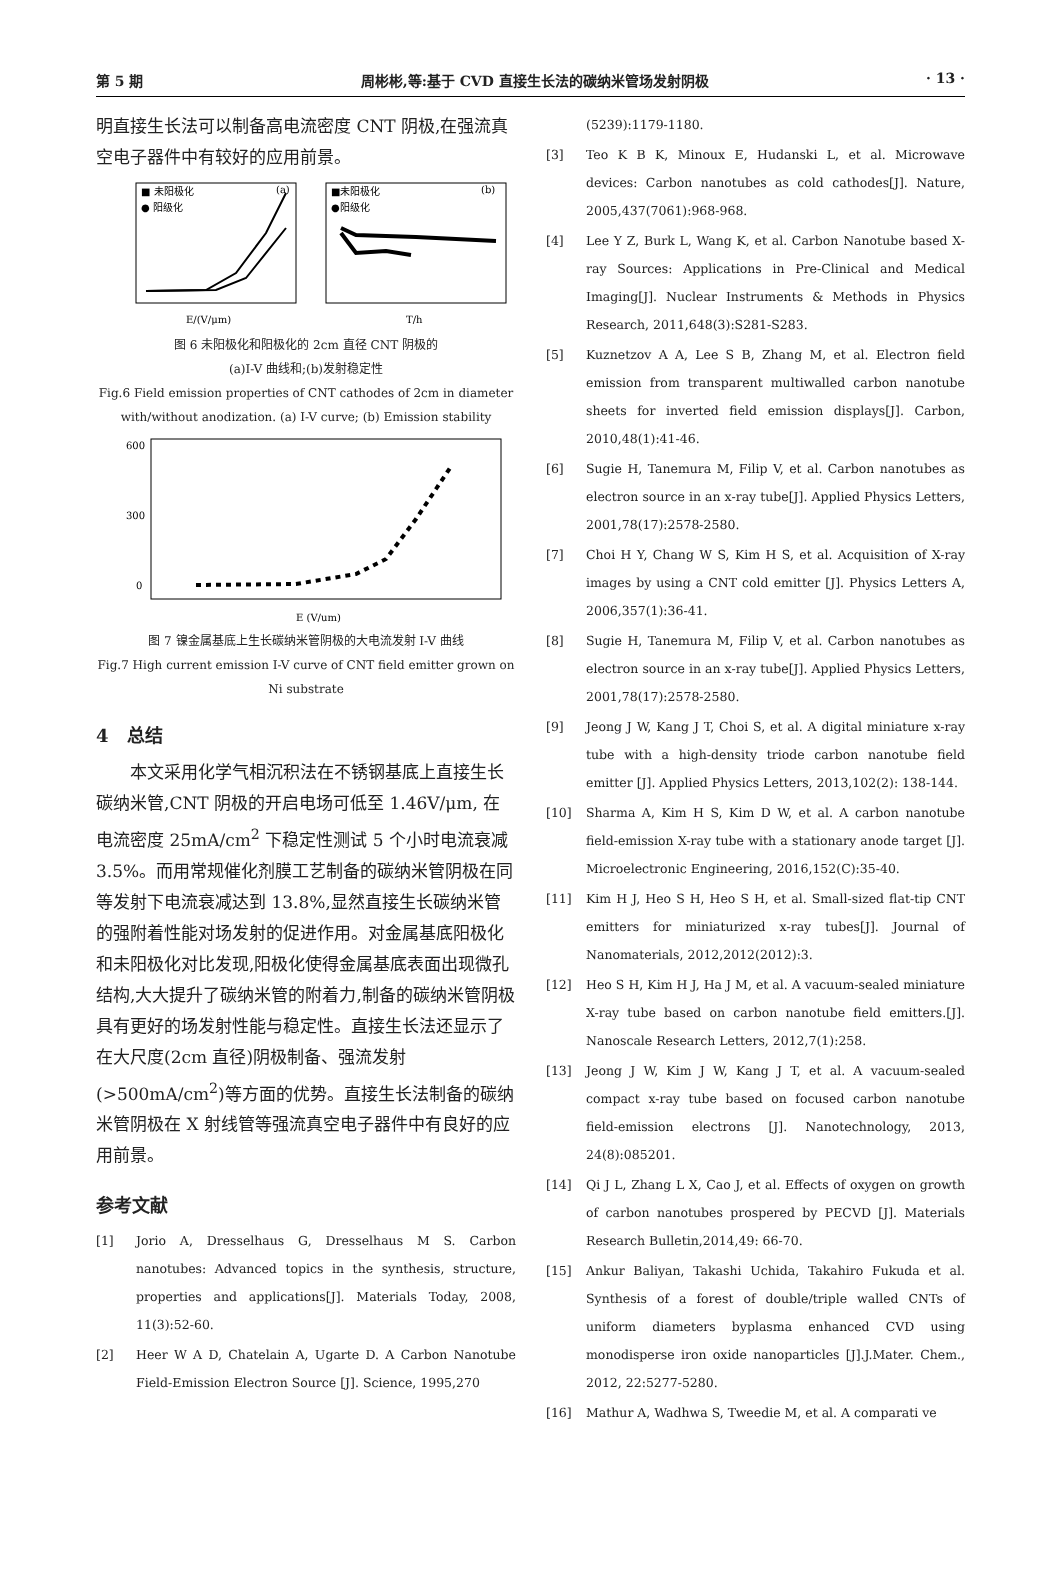第 5 期 周彬彬,等:基于 CVD 直接生长法的碳纳米管场发射阴极 · 13 ·
明直接生长法可以制备高电流密度 CNT 阴极,在强流真空电子器件中有较好的应用前景。
■ 未阳极化
● 阳级化
(a)
E/(V/μm)
■未阳极化
●阳级化
(b)
T/h
图 6 未阳极化和阳极化的 2cm 直径 CNT 阴极的
(a)I-V 曲线和;(b)发射稳定性
Fig.6 Field emission properties of CNT cathodes of 2cm in diameter with/without anodization. (a) I-V curve; (b) Emission stability
600
300
0
E (V/um)
图 7 镍金属基底上生长碳纳米管阴极的大电流发射 I-V 曲线
Fig.7 High current emission I-V curve of CNT field emitter grown on Ni substrate
4　总结
本文采用化学气相沉积法在不锈钢基底上直接生长碳纳米管,CNT 阴极的开启电场可低至 1.46V/μm, 在电流密度 25mA/cm<sup>2</sup> 下稳定性测试 5 个小时电流衰减 3.5%。而用常规催化剂膜工艺制备的碳纳米管阴极在同等发射下电流衰减达到 13.8%,显然直接生长碳纳米管的强附着性能对场发射的促进作用。对金属基底阳极化和未阳极化对比发现,阳极化使得金属基底表面出现微孔结构,大大提升了碳纳米管的附着力,制备的碳纳米管阴极具有更好的场发射性能与稳定性。直接生长法还显示了在大尺度(2cm 直径)阴极制备、强流发射(>500mA/cm<sup>2</sup>)等方面的优势。直接生长法制备的碳纳米管阴极在 X 射线管等强流真空电子器件中有良好的应用前景。
参考文献
[1] Jorio A, Dresselhaus G, Dresselhaus M S. Carbon nanotubes: Advanced topics in the synthesis, structure, properties and applications[J]. Materials Today, 2008, 11(3):52-60.
[2] Heer W A D, Chatelain A, Ugarte D. A Carbon Nanotube Field-Emission Electron Source [J]. Science, 1995,270
(5239):1179-1180.
[3] Teo K B K, Minoux E, Hudanski L, et al. Microwave devices: Carbon nanotubes as cold cathodes[J]. Nature, 2005,437(7061):968-968.
[4] Lee Y Z, Burk L, Wang K, et al. Carbon Nanotube based X-ray Sources: Applications in Pre-Clinical and Medical Imaging[J]. Nuclear Instruments & Methods in Physics Research, 2011,648(3):S281-S283.
[5] Kuznetzov A A, Lee S B, Zhang M, et al. Electron field emission from transparent multiwalled carbon nanotube sheets for inverted field emission displays[J]. Carbon, 2010,48(1):41-46.
[6] Sugie H, Tanemura M, Filip V, et al. Carbon nanotubes as electron source in an x-ray tube[J]. Applied Physics Letters, 2001,78(17):2578-2580.
[7] Choi H Y, Chang W S, Kim H S, et al. Acquisition of X-ray images by using a CNT cold emitter [J]. Physics Letters A, 2006,357(1):36-41.
[8] Sugie H, Tanemura M, Filip V, et al. Carbon nanotubes as electron source in an x-ray tube[J]. Applied Physics Letters, 2001,78(17):2578-2580.
[9] Jeong J W, Kang J T, Choi S, et al. A digital miniature x-ray tube with a high-density triode carbon nanotube field emitter [J]. Applied Physics Letters, 2013,102(2): 138-144.
[10] Sharma A, Kim H S, Kim D W, et al. A carbon nanotube field-emission X-ray tube with a stationary anode target [J]. Microelectronic Engineering, 2016,152(C):35-40.
[11] Kim H J, Heo S H, Heo S H, et al. Small-sized flat-tip CNT emitters for miniaturized x-ray tubes[J]. Journal of Nanomaterials, 2012,2012(2012):3.
[12] Heo S H, Kim H J, Ha J M, et al. A vacuum-sealed miniature X-ray tube based on carbon nanotube field emitters.[J]. Nanoscale Research Letters, 2012,7(1):258.
[13] Jeong J W, Kim J W, Kang J T, et al. A vacuum-sealed compact x-ray tube based on focused carbon nanotube field-emission electrons [J]. Nanotechnology, 2013, 24(8):085201.
[14] Qi J L, Zhang L X, Cao J, et al. Effects of oxygen on growth of carbon nanotubes prospered by PECVD [J]. Materials Research Bulletin,2014,49: 66-70.
[15] Ankur Baliyan, Takashi Uchida, Takahiro Fukuda et al. Synthesis of a forest of double/triple walled CNTs of uniform diameters byplasma enhanced CVD using monodisperse iron oxide nanoparticles [J].J.Mater. Chem., 2012, 22:5277-5280.
[16] Mathur A, Wadhwa S, Tweedie M, et al. A comparati ve